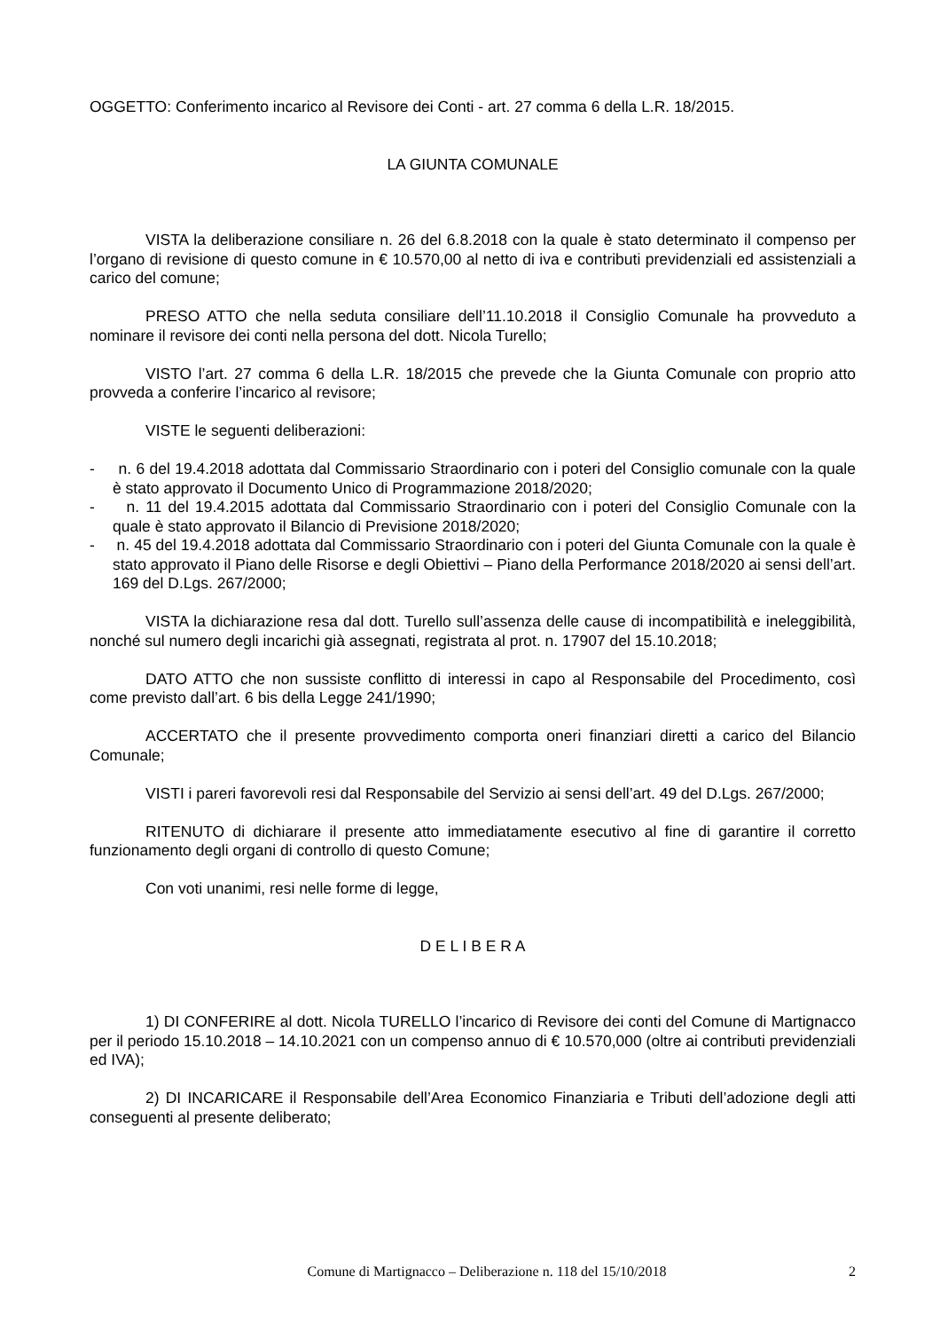OGGETTO: Conferimento incarico al Revisore dei Conti - art. 27 comma 6 della L.R. 18/2015.
LA GIUNTA COMUNALE
VISTA la deliberazione consiliare n. 26 del 6.8.2018 con la quale è stato determinato il compenso per l’organo di revisione di questo comune in € 10.570,00 al netto di iva e contributi previdenziali ed assistenziali a carico del comune;
PRESO ATTO che nella seduta consiliare dell’11.10.2018 il Consiglio Comunale ha provveduto a nominare il revisore dei conti nella persona del dott. Nicola Turello;
VISTO l’art. 27 comma 6 della L.R. 18/2015 che prevede che la Giunta Comunale con proprio atto provveda a conferire l’incarico al revisore;
VISTE le seguenti deliberazioni:
- n. 6 del 19.4.2018 adottata dal Commissario Straordinario con i poteri del Consiglio comunale con la quale è stato approvato il Documento Unico di Programmazione 2018/2020;
- n. 11 del 19.4.2015 adottata dal Commissario Straordinario con i poteri del Consiglio Comunale con la quale è stato approvato il Bilancio di Previsione 2018/2020;
- n. 45 del 19.4.2018 adottata dal Commissario Straordinario con i poteri del Giunta Comunale con la quale è stato approvato il Piano delle Risorse e degli Obiettivi – Piano della Performance 2018/2020 ai sensi dell’art. 169 del D.Lgs. 267/2000;
VISTA la dichiarazione resa dal dott. Turello sull’assenza delle cause di incompatibilità e ineleggibilità, nonché sul numero degli incarichi già assegnati, registrata al prot. n. 17907 del 15.10.2018;
DATO ATTO che non sussiste conflitto di interessi in capo al Responsabile del Procedimento, così come previsto dall’art. 6 bis della Legge 241/1990;
ACCERTATO che il presente provvedimento comporta oneri finanziari diretti a carico del Bilancio Comunale;
VISTI i pareri favorevoli resi dal Responsabile del Servizio ai sensi dell’art. 49 del D.Lgs. 267/2000;
RITENUTO di dichiarare il presente atto immediatamente esecutivo al fine di garantire il corretto funzionamento degli organi di controllo di questo Comune;
Con voti unanimi, resi nelle forme di legge,
D E L I B E R A
1) DI CONFERIRE al dott. Nicola TURELLO l’incarico di Revisore dei conti del Comune di Martignacco per il periodo 15.10.2018 – 14.10.2021 con un compenso annuo di € 10.570,000 (oltre ai contributi previdenziali ed IVA);
2) DI INCARICARE il Responsabile dell’Area Economico Finanziaria e Tributi dell’adozione degli atti conseguenti al presente deliberato;
Comune di Martignacco – Deliberazione n. 118 del 15/10/2018 2